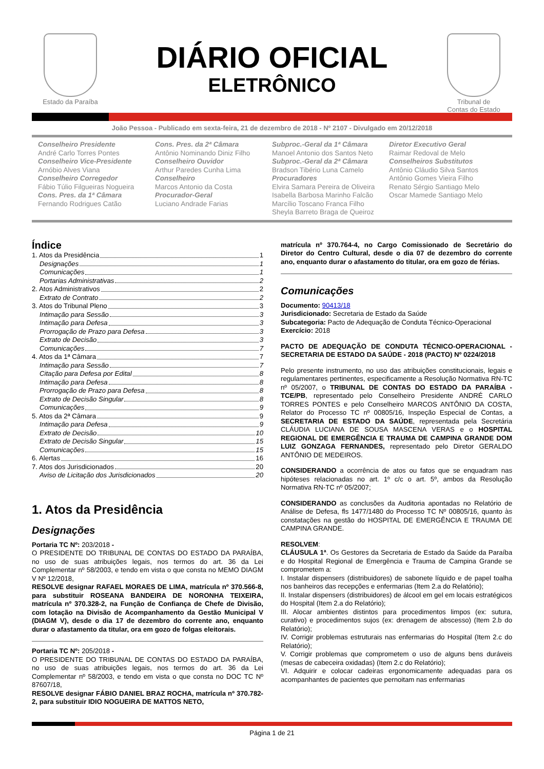Estado da Paraíba
DIÁRIO OFICIAL
ELETRÔNICO
Tribunal de
Contas do Estado
João Pessoa - Publicado em sexta-feira, 21 de dezembro de 2018 - Nº 2107 - Divulgado em 20/12/2018
Conselheiro Presidente
André Carlo Torres Pontes
Conselheiro Vice-Presidente
Arnóbio Alves Viana
Conselheiro Corregedor
Fábio Túlio Filgueiras Nogueira
Cons. Pres. da 1ª Câmara
Fernando Rodrigues Catão
Cons. Pres. da 2ª Câmara
Antônio Nominando Diniz Filho
Conselheiro Ouvidor
Arthur Paredes Cunha Lima
Conselheiro
Marcos Antonio da Costa
Procurador-Geral
Luciano Andrade Farias
Subproc.-Geral da 1ª Câmara
Manoel Antonio dos Santos Neto
Subproc.-Geral da 2ª Câmara
Bradson Tibério Luna Camelo
Procuradores
Elvira Samara Pereira de Oliveira
Isabella Barbosa Marinho Falcão
Marcílio Toscano Franca Filho
Sheyla Barreto Braga de Queiroz
Diretor Executivo Geral
Raimar Redoval de Melo
Conselheiros Substitutos
Antônio Cláudio Silva Santos
Antônio Gomes Vieira Filho
Renato Sérgio Santiago Melo
Oscar Mamede Santiago Melo
Índice
1. Atos da Presidência 1
Designações 1
Comunicações 1
Portarias Administrativas 2
2. Atos Administrativos 2
Extrato de Contrato 2
3. Atos do Tribunal Pleno 3
Intimação para Sessão 3
Intimação para Defesa 3
Prorrogação de Prazo para Defesa 3
Extrato de Decisão 3
Comunicações 7
4. Atos da 1ª Câmara 7
Intimação para Sessão 7
Citação para Defesa por Edital 8
Intimação para Defesa 8
Prorrogação de Prazo para Defesa 8
Extrato de Decisão Singular 8
Comunicações 9
5. Atos da 2ª Câmara 9
Intimação para Defesa 9
Extrato de Decisão 10
Extrato de Decisão Singular 15
Comunicações 15
6. Alertas 16
7. Atos dos Jurisdicionados 20
Aviso de Licitação dos Jurisdicionados 20
1. Atos da Presidência
Designações
Portaria TC Nº: 203/2018 -
O PRESIDENTE DO TRIBUNAL DE CONTAS DO ESTADO DA PARAÍBA, no uso de suas atribuições legais, nos termos do art. 36 da Lei Complementar nº 58/2003, e tendo em vista o que consta no MEMO DIAGM V Nº 12/2018,
RESOLVE designar RAFAEL MORAES DE LIMA, matrícula nº 370.566-8, para substituir ROSEANA BANDEIRA DE NORONHA TEIXEIRA, matrícula nº 370.328-2, na Função de Confiança de Chefe de Divisão, com lotação na Divisão de Acompanhamento da Gestão Municipal V (DIAGM V), desde o dia 17 de dezembro do corrente ano, enquanto durar o afastamento da titular, ora em gozo de folgas eleitorais.
Portaria TC Nº: 205/2018 -
O PRESIDENTE DO TRIBUNAL DE CONTAS DO ESTADO DA PARAÍBA, no uso de suas atribuições legais, nos termos do art. 36 da Lei Complementar nº 58/2003, e tendo em vista o que consta no DOC TC Nº 87607/18,
RESOLVE designar FÁBIO DANIEL BRAZ ROCHA, matrícula nº 370.782-2, para substituir IDIO NOGUEIRA DE MATTOS NETO,
matrícula nº 370.764-4, no Cargo Comissionado de Secretário do Diretor do Centro Cultural, desde o dia 07 de dezembro do corrente ano, enquanto durar o afastamento do titular, ora em gozo de férias.
Comunicações
Documento: 90413/18
Jurisdicionado: Secretaria de Estado da Saúde
Subcategoria: Pacto de Adequação de Conduta Técnico-Operacional
Exercício: 2018
PACTO DE ADEQUAÇÃO DE CONDUTA TÉCNICO-OPERACIONAL - SECRETARIA DE ESTADO DA SAÚDE - 2018 (PACTO) Nº 0224/2018
Pelo presente instrumento, no uso das atribuições constitucionais, legais e regulamentares pertinentes, especificamente a Resolução Normativa RN-TC nº 05/2007, o TRIBUNAL DE CONTAS DO ESTADO DA PARAÍBA - TCE/PB, representado pelo Conselheiro Presidente ANDRÉ CARLO TORRES PONTES e pelo Conselheiro MARCOS ANTÔNIO DA COSTA, Relator do Processo TC nº 00805/16, Inspeção Especial de Contas, a SECRETARIA DE ESTADO DA SAÚDE, representada pela Secretária CLÁUDIA LUCIANA DE SOUSA MASCENA VERAS e o HOSPITAL REGIONAL DE EMERGÊNCIA E TRAUMA DE CAMPINA GRANDE DOM LUIZ GONZAGA FERNANDES, representado pelo Diretor GERALDO ANTÔNIO DE MEDEIROS.
CONSIDERANDO a ocorrência de atos ou fatos que se enquadram nas hipóteses relacionadas no art. 1º c/c o art. 5º, ambos da Resolução Normativa RN-TC nº 05/2007;
CONSIDERANDO as conclusões da Auditoria apontadas no Relatório de Análise de Defesa, fls 1477/1480 do Processo TC Nº 00805/16, quanto às constatações na gestão do HOSPITAL DE EMERGÊNCIA E TRAUMA DE CAMPINA GRANDE.
RESOLVEM:
CLÁUSULA 1ª. Os Gestores da Secretaria de Estado da Saúde da Paraíba e do Hospital Regional de Emergência e Trauma de Campina Grande se comprometem a:
I. Instalar dispensers (distribuidores) de sabonete líquido e de papel toalha nos banheiros das recepções e enfermarias (Item 2.a do Relatório);
II. Instalar dispensers (distribuidores) de álcool em gel em locais estratégicos do Hospital (Item 2.a do Relatório);
III. Alocar ambientes distintos para procedimentos limpos (ex: sutura, curativo) e procedimentos sujos (ex: drenagem de abscesso) (Item 2.b do Relatório);
IV. Corrigir problemas estruturais nas enfermarias do Hospital (Item 2.c do Relatório);
V. Corrigir problemas que comprometem o uso de alguns bens duráveis (mesas de cabeceira oxidadas) (Item 2.c do Relatório);
VI. Adquirir e colocar cadeiras ergonomicamente adequadas para os acompanhantes de pacientes que pernoitam nas enfermarias
Página 1 de 21